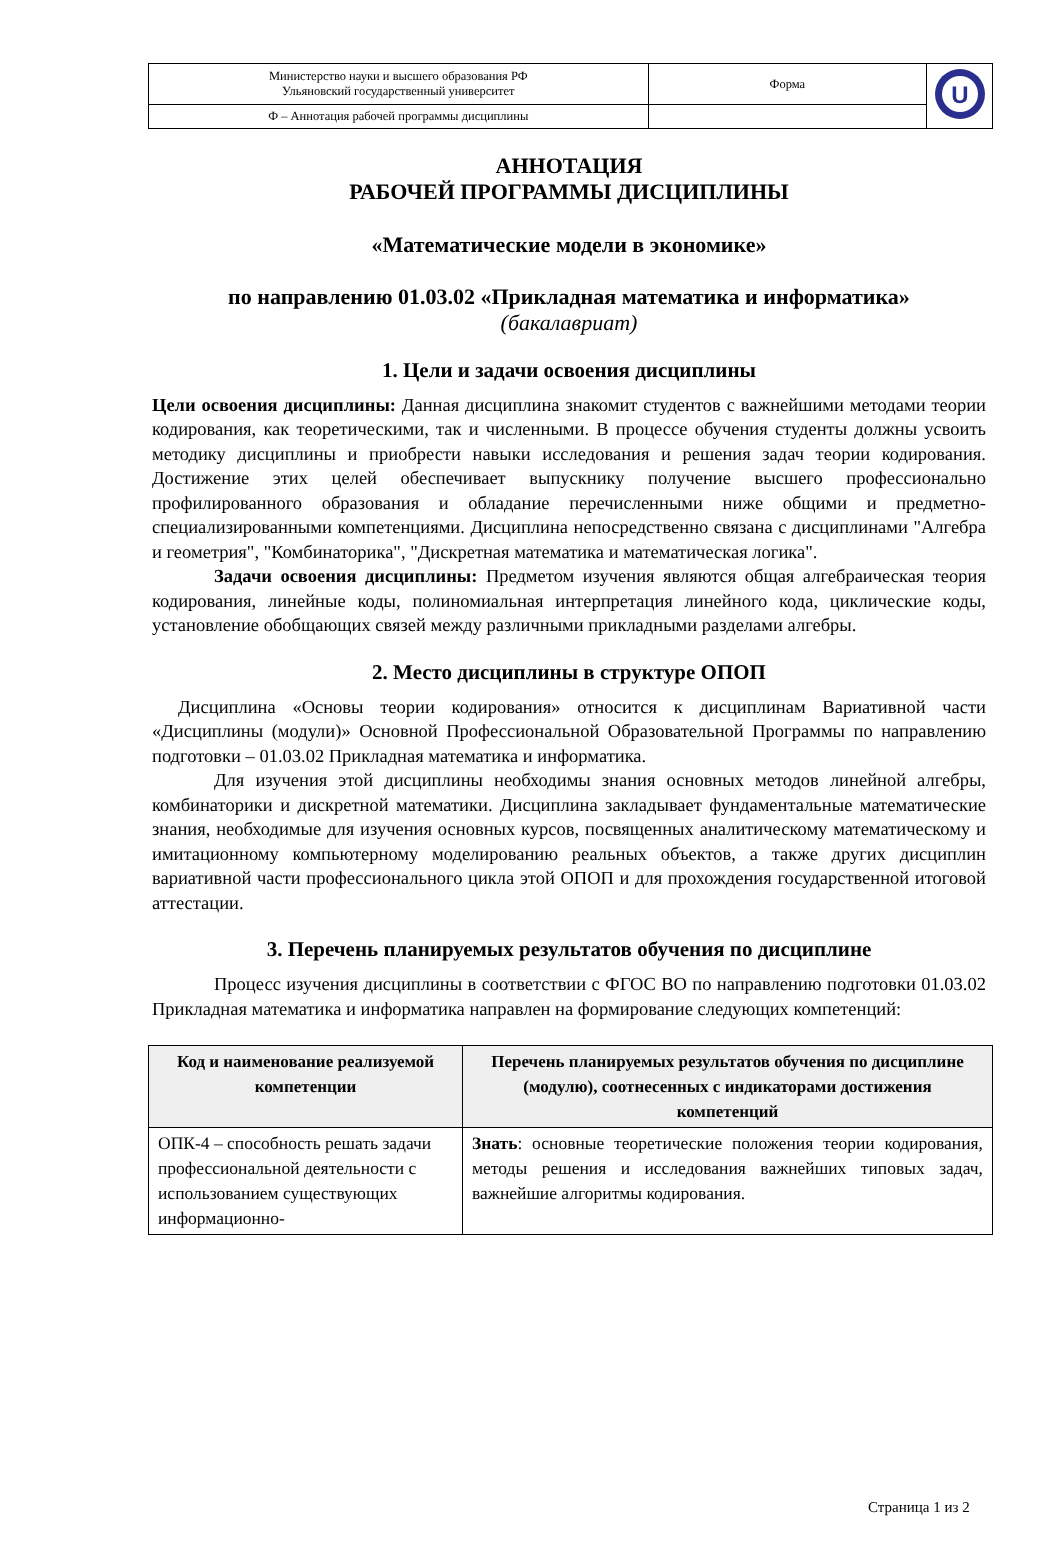| Министерство науки и высшего образования РФ Ульяновский государственный университет | Форма | U |
| Ф – Аннотация рабочей программы дисциплины | | |
АННОТАЦИЯ
РАБОЧЕЙ ПРОГРАММЫ ДИСЦИПЛИНЫ
«Математические модели в экономике»
по направлению 01.03.02 «Прикладная математика и информатика»
(бакалавриат)
1. Цели и задачи освоения дисциплины
Цели освоения дисциплины: Данная дисциплина знакомит студентов с важнейшими методами теории кодирования, как теоретическими, так и численными. В процессе обучения студенты должны усвоить методику дисциплины и приобрести навыки исследования и решения задач теории кодирования. Достижение этих целей обеспечивает выпускнику получение высшего профессионально профилированного образования и обладание перечисленными ниже общими и предметно-специализированными компетенциями. Дисциплина непосредственно связана с дисциплинами "Алгебра и геометрия", "Комбинаторика", "Дискретная математика и математическая логика".
Задачи освоения дисциплины: Предметом изучения являются общая алгебраическая теория кодирования, линейные коды, полиномиальная интерпретация линейного кода, циклические коды, установление обобщающих связей между различными прикладными разделами алгебры.
2. Место дисциплины в структуре ОПОП
Дисциплина «Основы теории кодирования» относится к дисциплинам Вариативной части «Дисциплины (модули)» Основной Профессиональной Образовательной Программы по направлению подготовки – 01.03.02 Прикладная математика и информатика.
Для изучения этой дисциплины необходимы знания основных методов линейной алгебры, комбинаторики и дискретной математики. Дисциплина закладывает фундаментальные математические знания, необходимые для изучения основных курсов, посвященных аналитическому математическому и имитационному компьютерному моделированию реальных объектов, а также других дисциплин вариативной части профессионального цикла этой ОПОП и для прохождения государственной итоговой аттестации.
3. Перечень планируемых результатов обучения по дисциплине
Процесс изучения дисциплины в соответствии с ФГОС ВО по направлению подготовки 01.03.02 Прикладная математика и информатика направлен на формирование следующих компетенций:
| Код и наименование реализуемой компетенции | Перечень планируемых результатов обучения по дисциплине (модулю), соотнесенных с индикаторами достижения компетенций |
| --- | --- |
| ОПК-4 – способность решать задачи профессиональной деятельности с использованием существующих информационно- | Знать : основные теоретические положения теории кодирования, методы решения и исследования важнейших типовых задач, важнейшие алгоритмы кодирования. |
Страница 1 из 2